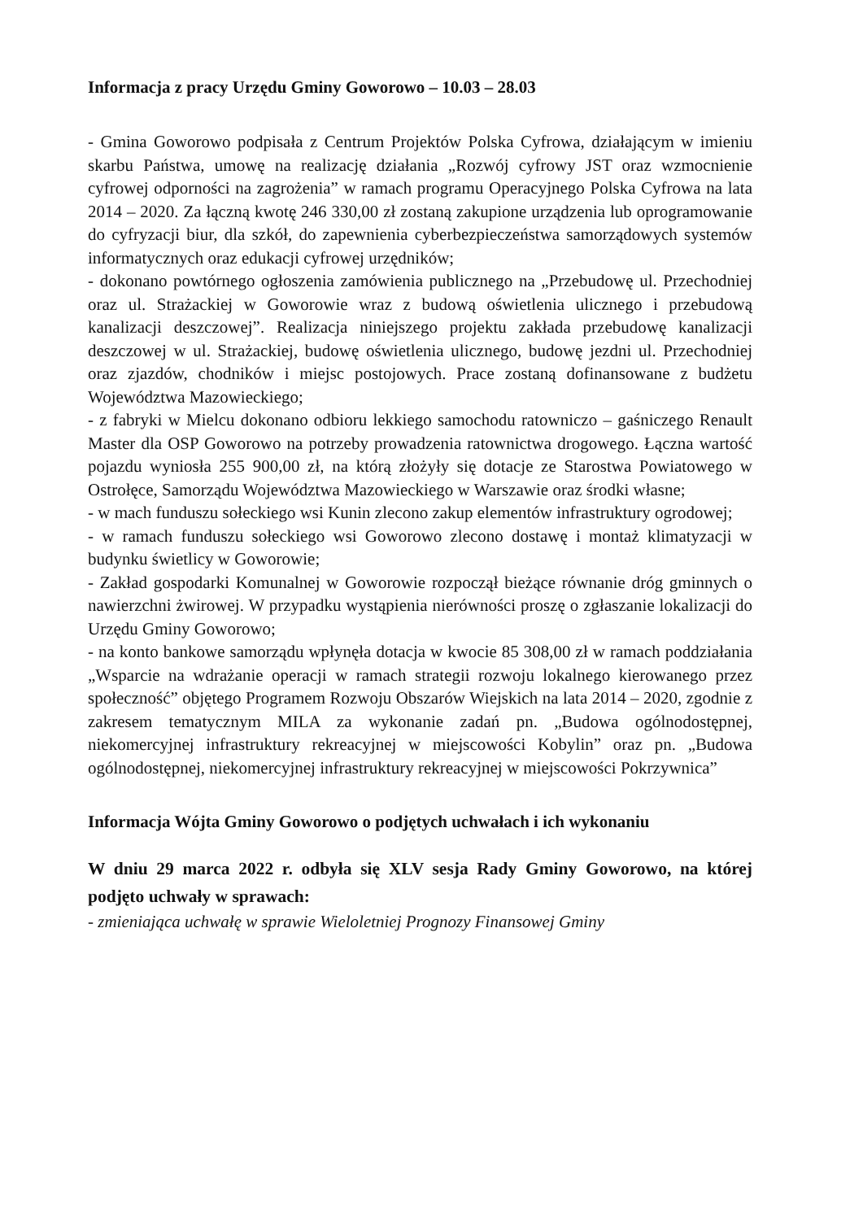Informacja z pracy Urzędu Gminy Goworowo – 10.03 – 28.03
- Gmina Goworowo podpisała z Centrum Projektów Polska Cyfrowa, działającym w imieniu skarbu Państwa, umowę na realizację działania „Rozwój cyfrowy JST oraz wzmocnienie cyfrowej odporności na zagrożenia” w ramach programu Operacyjnego Polska Cyfrowa na lata 2014 – 2020. Za łączną kwotę 246 330,00 zł zostaną zakupione urządzenia lub oprogramowanie do cyfryzacji biur, dla szkół, do zapewnienia cyberbezpieczeństwa samorządowych systemów informatycznych oraz edukacji cyfrowej urzędników;
- dokonano powtórnego ogłoszenia zamówienia publicznego na „Przebudowę ul. Przechodniej oraz ul. Strażackiej w Goworowie wraz z budową oświetlenia ulicznego i przebudową kanalizacji deszczowej”. Realizacja niniejszego projektu zakłada przebudowę kanalizacji deszczowej w ul. Strażackiej, budowę oświetlenia ulicznego, budowę jezdni ul. Przechodniej oraz zjazdów, chodników i miejsc postojowych. Prace zostaną dofinansowane z budżetu Województwa Mazowieckiego;
- z fabryki w Mielcu dokonano odbioru lekkiego samochodu ratowniczo – gaśniczego Renault Master dla OSP Goworowo na potrzeby prowadzenia ratownictwa drogowego. Łączna wartość pojazdu wyniosła 255 900,00 zł, na którą złożyły się dotacje ze Starostwa Powiatowego w Ostrołęce, Samorządu Województwa Mazowieckiego w Warszawie oraz środki własne;
- w mach funduszu sołeckiego wsi Kunin zlecono zakup elementów infrastruktury ogrodowej;
- w ramach funduszu sołeckiego wsi Goworowo zlecono dostawę i montaż klimatyzacji w budynku świetlicy w Goworowie;
- Zakład gospodarki Komunalnej w Goworowie rozpoczął bieżące równanie dróg gminnych o nawierzchni żwirowej. W przypadku wystąpienia nierówności proszę o zgłaszanie lokalizacji do Urzędu Gminy Goworowo;
- na konto bankowe samorządu wpłynęła dotacja w kwocie 85 308,00 zł w ramach poddziałania „Wsparcie na wdrażanie operacji w ramach strategii rozwoju lokalnego kierowanego przez społeczność” objętego Programem Rozwoju Obszarów Wiejskich na lata 2014 – 2020, zgodnie z zakresem tematycznym MILA za wykonanie zadań pn. „Budowa ogólnodostępnej, niekomercyjnej infrastruktury rekreacyjnej w miejscowości Kobylin” oraz pn. „Budowa ogólnodostępnej, niekomercyjnej infrastruktury rekreacyjnej w miejscowości Pokrzywnica”
Informacja Wójta Gminy Goworowo o podjętych uchwałach i ich wykonaniu
W dniu 29 marca 2022 r. odbyła się XLV sesja Rady Gminy Goworowo, na której podjęto uchwały w sprawach:
- zmieniająca uchwałę w sprawie Wieloletniej Prognozy Finansowej Gminy